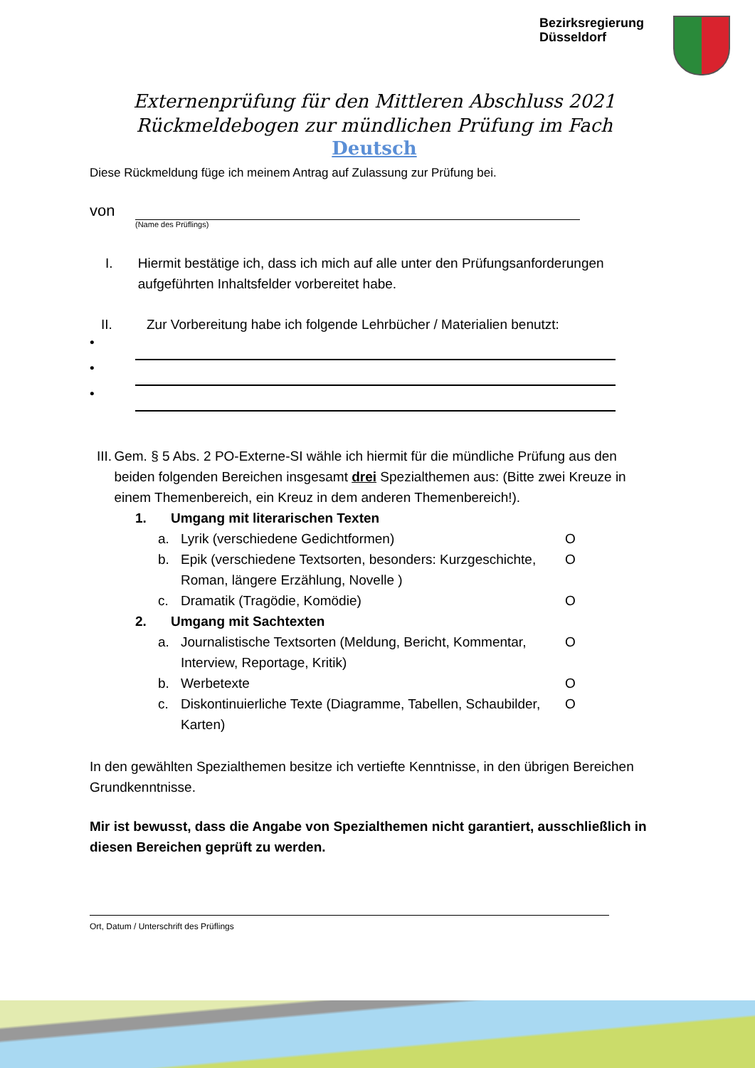Bezirksregierung
Düsseldorf
Externenprüfung für den Mittleren Abschluss 2021
Rückmeldebogen zur mündlichen Prüfung im Fach
Deutsch
Diese Rückmeldung füge ich meinem Antrag auf Zulassung zur Prüfung bei.
von
(Name des Prüflings)
I. Hiermit bestätige ich, dass ich mich auf alle unter den Prüfungsanforderungen aufgeführten Inhaltsfelder vorbereitet habe.
II. Zur Vorbereitung habe ich folgende Lehrbücher / Materialien benutzt:
•
•
•
III. Gem. § 5 Abs. 2 PO-Externe-SI wähle ich hiermit für die mündliche Prüfung aus den beiden folgenden Bereichen insgesamt drei Spezialthemen aus: (Bitte zwei Kreuze in einem Themenbereich, ein Kreuz in dem anderen Themenbereich!).
1. Umgang mit literarischen Texten
a. Lyrik (verschiedene Gedichtformen) O
b. Epik (verschiedene Textsorten, besonders: Kurzgeschichte, Roman, längere Erzählung, Novelle ) O
c. Dramatik (Tragödie, Komödie) O
2. Umgang mit Sachtexten
a. Journalistische Textsorten (Meldung, Bericht, Kommentar, Interview, Reportage, Kritik) O
b. Werbetexte O
c. Diskontinuierliche Texte (Diagramme, Tabellen, Schaubilder, Karten) O
In den gewählten Spezialthemen besitze ich vertiefte Kenntnisse, in den übrigen Bereichen Grundkenntnisse.
Mir ist bewusst, dass die Angabe von Spezialthemen nicht garantiert, ausschließlich in diesen Bereichen geprüft zu werden.
Ort, Datum / Unterschrift des Prüflings